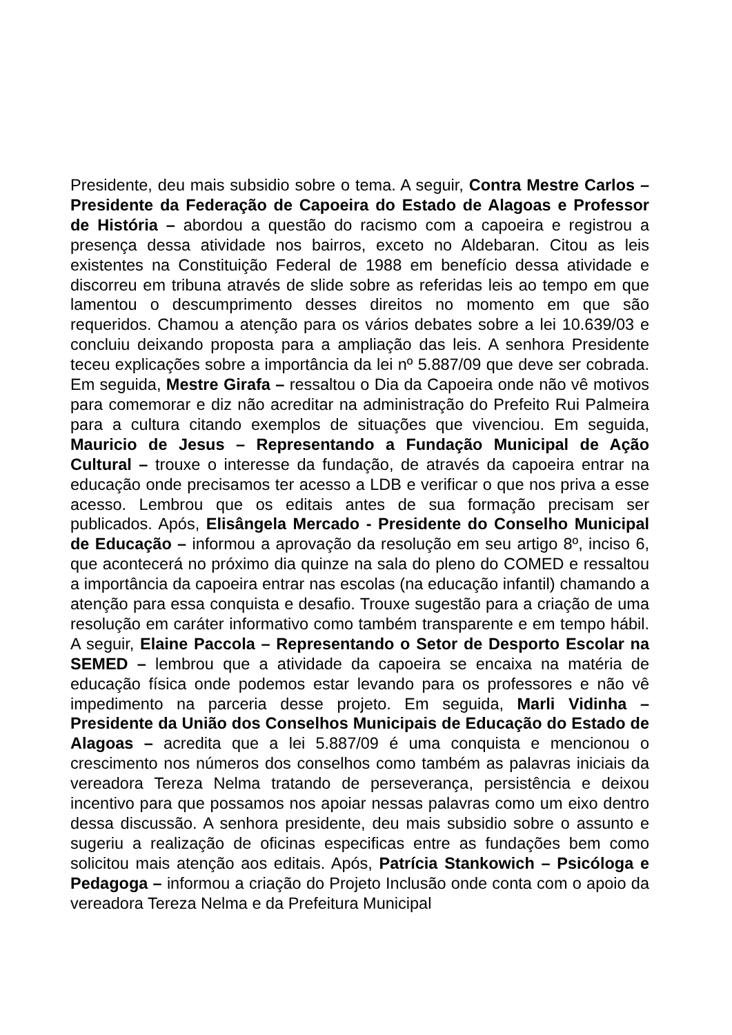Presidente, deu mais subsidio sobre o tema. A seguir, Contra Mestre Carlos – Presidente da Federação de Capoeira do Estado de Alagoas e Professor de História – abordou a questão do racismo com a capoeira e registrou a presença dessa atividade nos bairros, exceto no Aldebaran. Citou as leis existentes na Constituição Federal de 1988 em benefício dessa atividade e discorreu em tribuna através de slide sobre as referidas leis ao tempo em que lamentou o descumprimento desses direitos no momento em que são requeridos. Chamou a atenção para os vários debates sobre a lei 10.639/03 e concluiu deixando proposta para a ampliação das leis. A senhora Presidente teceu explicações sobre a importância da lei nº 5.887/09 que deve ser cobrada. Em seguida, Mestre Girafa – ressaltou o Dia da Capoeira onde não vê motivos para comemorar e diz não acreditar na administração do Prefeito Rui Palmeira para a cultura citando exemplos de situações que vivenciou. Em seguida, Mauricio de Jesus – Representando a Fundação Municipal de Ação Cultural – trouxe o interesse da fundação, de através da capoeira entrar na educação onde precisamos ter acesso a LDB e verificar o que nos priva a esse acesso. Lembrou que os editais antes de sua formação precisam ser publicados. Após, Elisângela Mercado - Presidente do Conselho Municipal de Educação – informou a aprovação da resolução em seu artigo 8º, inciso 6, que acontecerá no próximo dia quinze na sala do pleno do COMED e ressaltou a importância da capoeira entrar nas escolas (na educação infantil) chamando a atenção para essa conquista e desafio. Trouxe sugestão para a criação de uma resolução em caráter informativo como também transparente e em tempo hábil. A seguir, Elaine Paccola – Representando o Setor de Desporto Escolar na SEMED – lembrou que a atividade da capoeira se encaixa na matéria de educação física onde podemos estar levando para os professores e não vê impedimento na parceria desse projeto. Em seguida, Marli Vidinha – Presidente da União dos Conselhos Municipais de Educação do Estado de Alagoas – acredita que a lei 5.887/09 é uma conquista e mencionou o crescimento nos números dos conselhos como também as palavras iniciais da vereadora Tereza Nelma tratando de perseverança, persistência e deixou incentivo para que possamos nos apoiar nessas palavras como um eixo dentro dessa discussão. A senhora presidente, deu mais subsidio sobre o assunto e sugeriu a realização de oficinas especificas entre as fundações bem como solicitou mais atenção aos editais. Após, Patrícia Stankowich – Psicóloga e Pedagoga – informou a criação do Projeto Inclusão onde conta com o apoio da vereadora Tereza Nelma e da Prefeitura Municipal